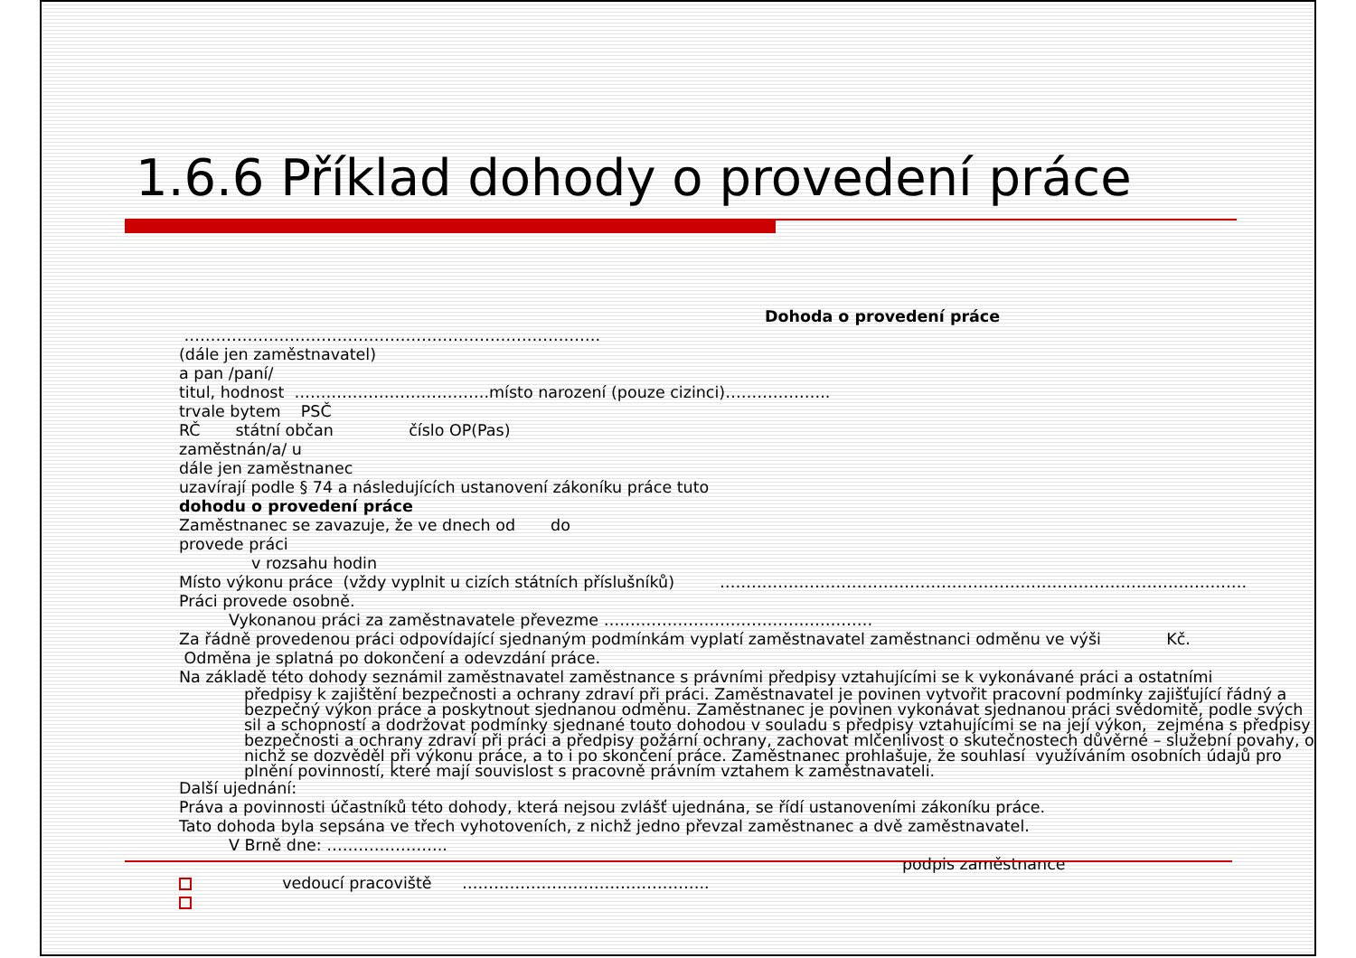1.6.6 Příklad dohody o provedení práce
Dohoda o provedení práce
…………………………………………………………………….
(dále jen zaměstnavatel)
a pan /paní/
titul, hodnost ……………………………….místo narození (pouze cizinci)………………..
trvale bytem PSČ
RČ státní občan číslo OP(Pas)
zaměstnán/a/ u
dále jen zaměstnanec
uzavírají podle § 74 a následujících ustanovení zákoníku práce tuto
dohodu o provedení práce
Zaměstnanec se zavazuje, že ve dnech od do
provede práci
v rozsahu hodin
Místo výkonu práce (vždy vyplnit u cizích státních příslušníků) ……………………………………………………………………………………….
Práci provede osobně.
Vykonanou práci za zaměstnavatele převezme ……………………………………………
Za řádně provedenou práci odpovídající sjednaným podmínkám vyplatí zaměstnavatel zaměstnanci odměnu ve výši Kč.
Odměna je splatná po dokončení a odevzdání práce.
Na základě této dohody seznámil zaměstnavatel zaměstnance s právními předpisy vztahujícími se k vykonávané práci a ostatními
předpisy k zajištění bezpečnosti a ochrany zdraví při práci. Zaměstnavatel je povinen vytvořit pracovní podmínky zajišťující řádný a bezpečný výkon práce a poskytnout sjednanou odměnu. Zaměstnanec je povinen vykonávat sjednanou práci svědomitě, podle svých sil a schopností a dodržovat podmínky sjednané touto dohodou v souladu s předpisy vztahujícími se na její výkon, zejména s předpisy bezpečnosti a ochrany zdraví při práci a předpisy požární ochrany, zachovat mlčenlivost o skutečnostech důvěrné – služební povahy, o nichž se dozvěděl při výkonu práce, a to i po skončení práce. Zaměstnanec prohlašuje, že souhlasí využíváním osobních údajů pro plnění povinností, které mají souvislost s pracovně právním vztahem k zaměstnavateli.
Další ujednání:
Práva a povinnosti účastníků této dohody, která nejsou zvlášť ujednána, se řídí ustanoveními zákoníku práce.
Tato dohoda byla sepsána ve třech vyhotoveních, z nichž jedno převzal zaměstnanec a dvě zaměstnavatel.
V Brně dne: …………………..
podpis zaměstnance
vedoucí pracoviště ………………………………………..